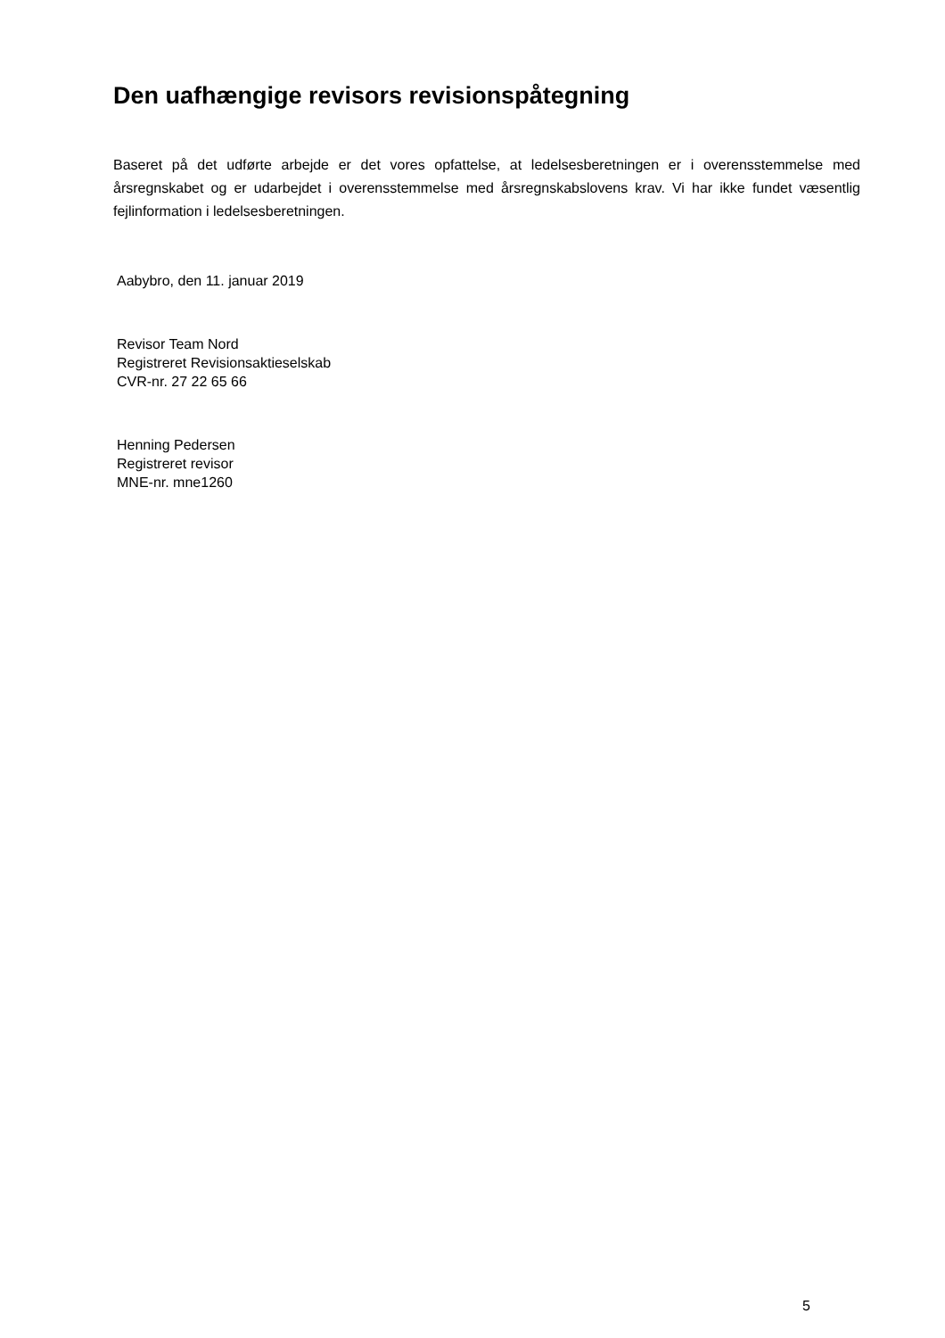Den uafhængige revisors revisionspåtegning
Baseret på det udførte arbejde er det vores opfattelse, at ledelsesberetningen er i overensstemmelse med årsregnskabet og er udarbejdet i overensstemmelse med årsregnskabslovens krav. Vi har ikke fundet væsentlig fejlinformation i ledelsesberetningen.
Aabybro, den 11. januar 2019
Revisor Team Nord
Registreret Revisionsaktieselskab
CVR-nr. 27 22 65 66
Henning Pedersen
Registreret revisor
MNE-nr. mne1260
5